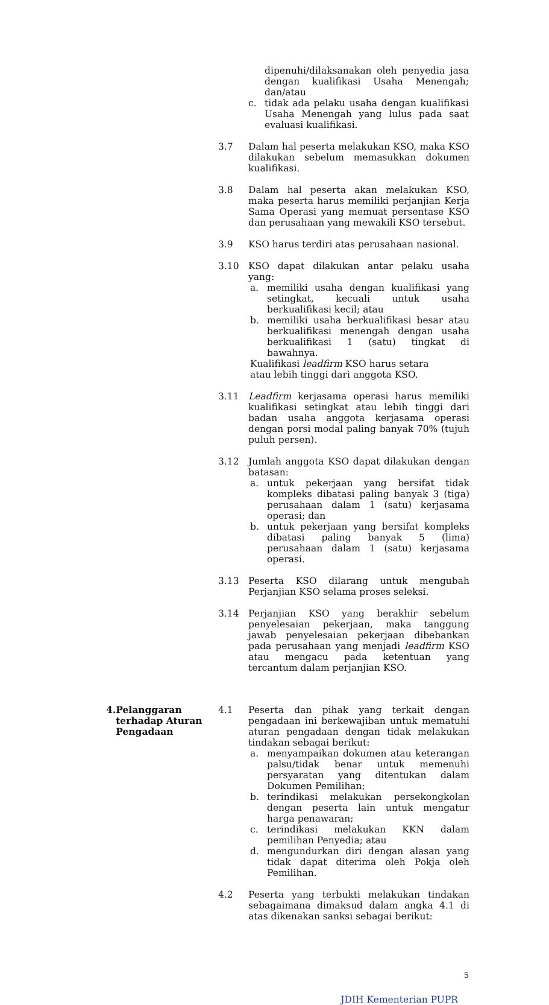dipenuhi/dilaksanakan oleh penyedia jasa dengan kualifikasi Usaha Menengah; dan/atau
c. tidak ada pelaku usaha dengan kualifikasi Usaha Menengah yang lulus pada saat evaluasi kualifikasi.
3.7 Dalam hal peserta melakukan KSO, maka KSO dilakukan sebelum memasukkan dokumen kualifikasi.
3.8 Dalam hal peserta akan melakukan KSO, maka peserta harus memiliki perjanjian Kerja Sama Operasi yang memuat persentase KSO dan perusahaan yang mewakili KSO tersebut.
3.9 KSO harus terdiri atas perusahaan nasional.
3.10 KSO dapat dilakukan antar pelaku usaha yang:
a. memiliki usaha dengan kualifikasi yang setingkat, kecuali untuk usaha berkualifikasi kecil; atau
b. memiliki usaha berkualifikasi besar atau berkualifikasi menengah dengan usaha berkualifikasi 1 (satu) tingkat di bawahnya.
Kualifikasi leadfirm KSO harus setara atau lebih tinggi dari anggota KSO.
3.11 Leadfirm kerjasama operasi harus memiliki kualifikasi setingkat atau lebih tinggi dari badan usaha anggota kerjasama operasi dengan porsi modal paling banyak 70% (tujuh puluh persen).
3.12 Jumlah anggota KSO dapat dilakukan dengan batasan:
a. untuk pekerjaan yang bersifat tidak kompleks dibatasi paling banyak 3 (tiga) perusahaan dalam 1 (satu) kerjasama operasi; dan
b. untuk pekerjaan yang bersifat kompleks dibatasi paling banyak 5 (lima) perusahaan dalam 1 (satu) kerjasama operasi.
3.13 Peserta KSO dilarang untuk mengubah Perjanjian KSO selama proses seleksi.
3.14 Perjanjian KSO yang berakhir sebelum penyelesaian pekerjaan, maka tanggung jawab penyelesaian pekerjaan dibebankan pada perusahaan yang menjadi leadfirm KSO atau mengacu pada ketentuan yang tercantum dalam perjanjian KSO.
4. Pelanggaran terhadap Aturan Pengadaan
4.1 Peserta dan pihak yang terkait dengan pengadaan ini berkewajiban untuk mematuhi aturan pengadaan dengan tidak melakukan tindakan sebagai berikut:
a. menyampaikan dokumen atau keterangan palsu/tidak benar untuk memenuhi persyaratan yang ditentukan dalam Dokumen Pemilihan;
b. terindikasi melakukan persekongkolan dengan peserta lain untuk mengatur harga penawaran;
c. terindikasi melakukan KKN dalam pemilihan Penyedia; atau
d. mengundurkan diri dengan alasan yang tidak dapat diterima oleh Pokja oleh Pemilihan.
4.2 Peserta yang terbukti melakukan tindakan sebagaimana dimaksud dalam angka 4.1 di atas dikenakan sanksi sebagai berikut:
5
JDIH Kementerian PUPR